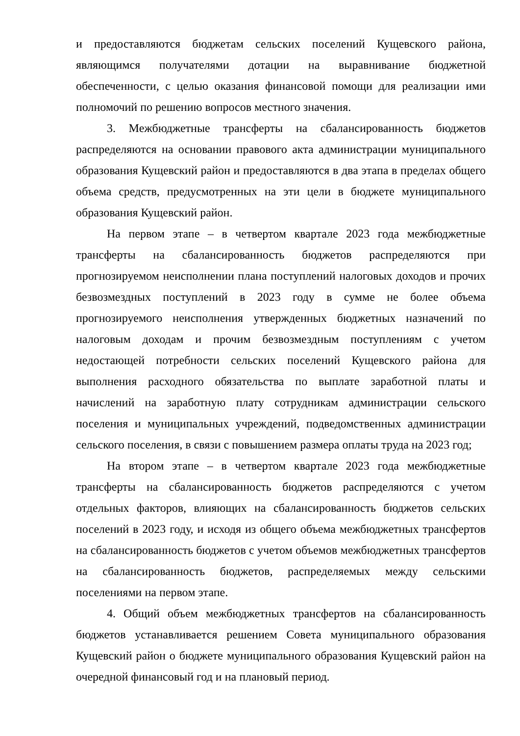и предоставляются бюджетам сельских поселений Кущевского района, являющимся получателями дотации на выравнивание бюджетной обеспеченности, с целью оказания финансовой помощи для реализации ими полномочий по решению вопросов местного значения.
3. Межбюджетные трансферты на сбалансированность бюджетов распределяются на основании правового акта администрации муниципального образования Кущевский район и предоставляются в два этапа в пределах общего объема средств, предусмотренных на эти цели в бюджете муниципального образования Кущевский район.
На первом этапе – в четвертом квартале 2023 года межбюджетные трансферты на сбалансированность бюджетов распределяются при прогнозируемом неисполнении плана поступлений налоговых доходов и прочих безвозмездных поступлений в 2023 году в сумме не более объема прогнозируемого неисполнения утвержденных бюджетных назначений по налоговым доходам и прочим безвозмездным поступлениям с учетом недостающей потребности сельских поселений Кущевского района для выполнения расходного обязательства по выплате заработной платы и начислений на заработную плату сотрудникам администрации сельского поселения и муниципальных учреждений, подведомственных администрации сельского поселения, в связи с повышением размера оплаты труда на 2023 год;
На втором этапе – в четвертом квартале 2023 года межбюджетные трансферты на сбалансированность бюджетов распределяются с учетом отдельных факторов, влияющих на сбалансированность бюджетов сельских поселений в 2023 году, и исходя из общего объема межбюджетных трансфертов на сбалансированность бюджетов с учетом объемов межбюджетных трансфертов на сбалансированность бюджетов, распределяемых между сельскими поселениями на первом этапе.
4. Общий объем межбюджетных трансфертов на сбалансированность бюджетов устанавливается решением Совета муниципального образования Кущевский район о бюджете муниципального образования Кущевский район на очередной финансовый год и на плановый период.